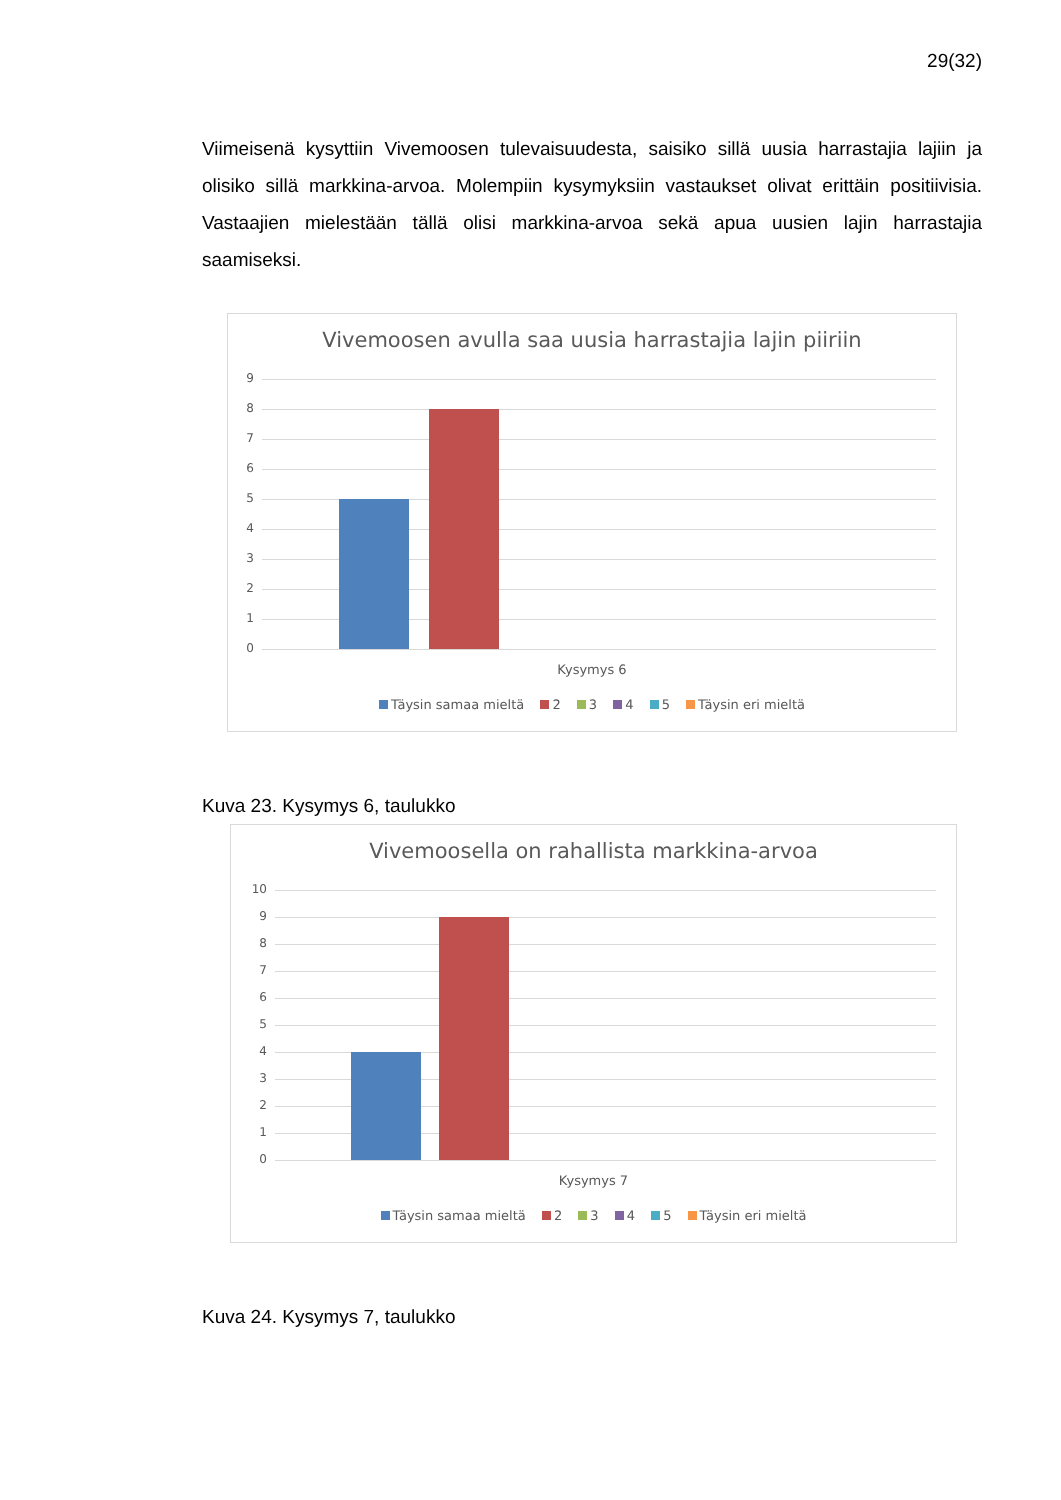29(32)
Viimeisenä kysyttiin Vivemoosen tulevaisuudesta, saisiko sillä uusia harrastajia lajiin ja olisiko sillä markkina-arvoa. Molempiin kysymyksiin vastaukset olivat erittäin positiivisia. Vastaajien mielestään tällä olisi markkina-arvoa sekä apua uusien lajin harrastajia saamiseksi.
Vivemoosen avulla saa uusia harrastajia lajin piiriin
9
8
7
6
5
4
3
2
1
0
Kysymys 6
Täysin samaa mieltä 2 3 4 5 Täysin eri mieltä
Kuva 23. Kysymys 6, taulukko
Vivemoosella on rahallista markkina-arvoa
10
9
8
7
6
5
4
3
2
1
0
Kysymys 7
Täysin samaa mieltä 2 3 4 5 Täysin eri mieltä
Kuva 24. Kysymys 7, taulukko